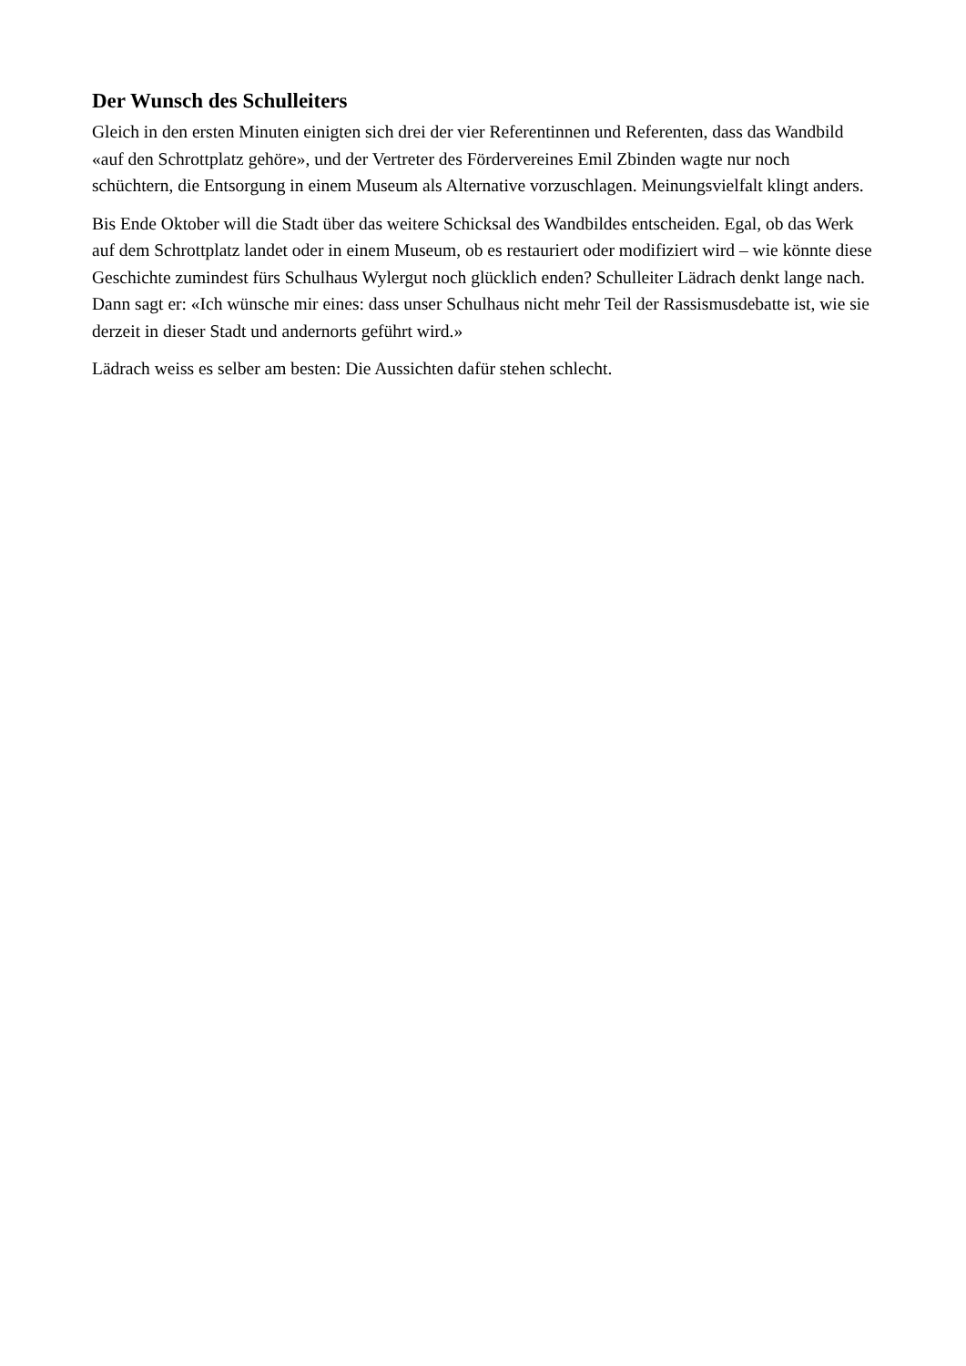Der Wunsch des Schulleiters
Gleich in den ersten Minuten einigten sich drei der vier Referentinnen und Referenten, dass das Wandbild «auf den Schrottplatz gehöre», und der Vertreter des Fördervereines Emil Zbinden wagte nur noch schüchtern, die Entsorgung in einem Museum als Alternative vorzuschlagen. Meinungsvielfalt klingt anders.
Bis Ende Oktober will die Stadt über das weitere Schicksal des Wandbildes entscheiden. Egal, ob das Werk auf dem Schrottplatz landet oder in einem Museum, ob es restauriert oder modifiziert wird – wie könnte diese Geschichte zumindest fürs Schulhaus Wylergut noch glücklich enden? Schulleiter Lädrach denkt lange nach. Dann sagt er: «Ich wünsche mir eines: dass unser Schulhaus nicht mehr Teil der Rassismusdebatte ist, wie sie derzeit in dieser Stadt und andernorts geführt wird.»
Lädrach weiss es selber am besten: Die Aussichten dafür stehen schlecht.